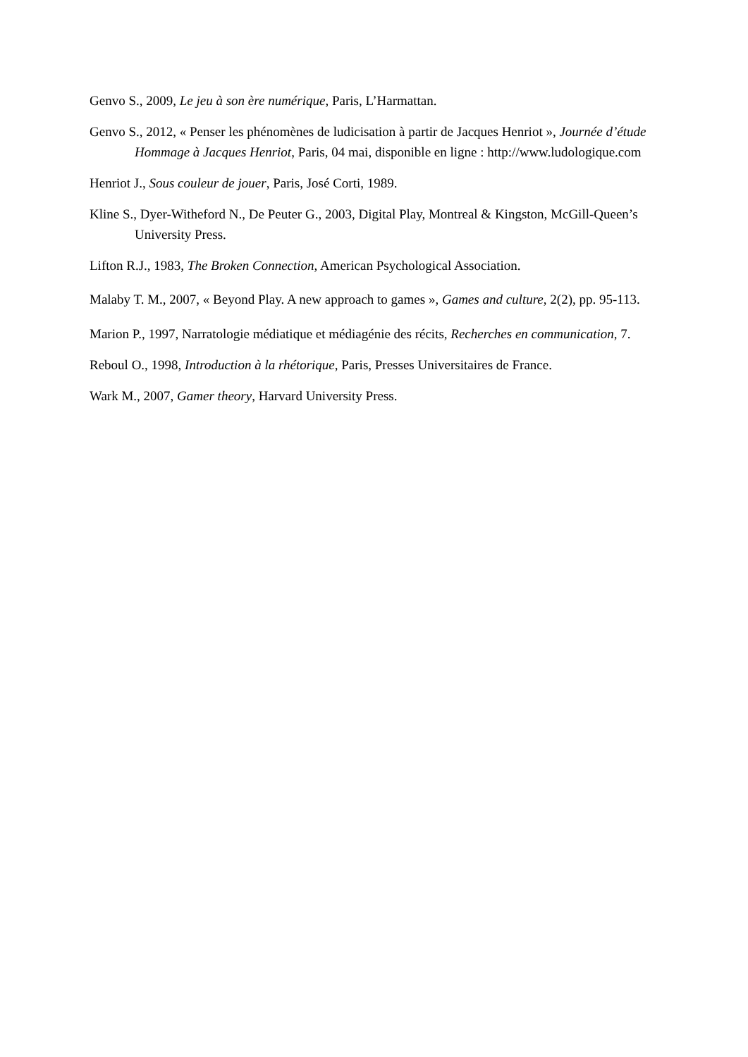Genvo S., 2009, Le jeu à son ère numérique, Paris, L’Harmattan.
Genvo S., 2012, « Penser les phénomènes de ludicisation à partir de Jacques Henriot », Journée d’étude Hommage à Jacques Henriot, Paris, 04 mai, disponible en ligne : http://www.ludologique.com
Henriot J., Sous couleur de jouer, Paris, José Corti, 1989.
Kline S., Dyer-Witheford N., De Peuter G., 2003, Digital Play, Montreal & Kingston, McGill-Queen’s University Press.
Lifton R.J., 1983, The Broken Connection, American Psychological Association.
Malaby T. M., 2007, « Beyond Play. A new approach to games », Games and culture, 2(2), pp. 95-113.
Marion P., 1997, Narratologie médiatique et médiagénie des récits, Recherches en communication, 7.
Reboul O., 1998, Introduction à la rhétorique, Paris, Presses Universitaires de France.
Wark M., 2007, Gamer theory, Harvard University Press.